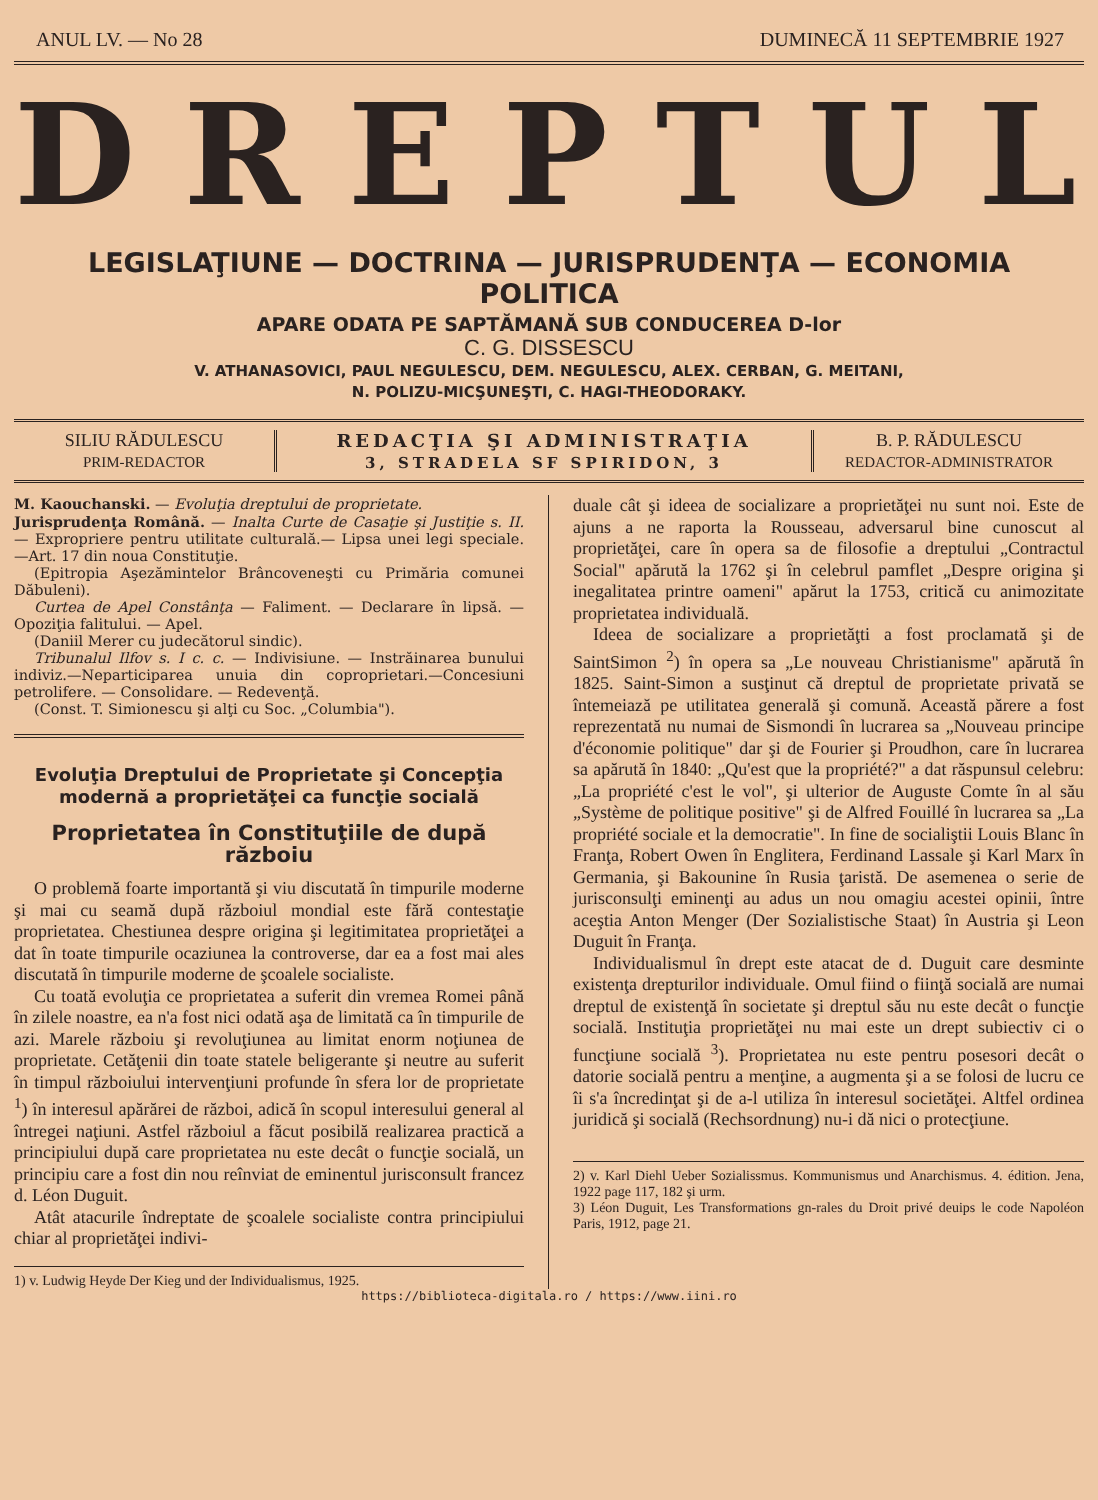ANUL LV. — No 28 DUMINECĂ 11 SEPTEMBRIE 1927
DREPTUL
LEGISLAŢIUNE — DOCTRINA — JURISPRUDENŢA — ECONOMIA POLITICA
APARE ODATA PE SAPTĂMANĂ SUB CONDUCEREA D-lor
C. G. DISSESCU
V. ATHANASOVICI, PAUL NEGULESCU, DEM. NEGULESCU, ALEX. CERBAN, G. MEITANI,
N. POLIZU-MICŞUNEŞTI, C. HAGI-THEODORAKY.
SILIU RĂDULESCU
PRIM-REDACTOR
REDACŢIA ŞI ADMINISTRAŢIA
3, STRADELA SF SPIRIDON, 3
B. P. RĂDULESCU
REDACTOR-ADMINISTRATOR
M. Kaouchanski. — Evoluţia dreptului de proprietate.
Jurisprudenţa Română. — Inalta Curte de Casaţie şi Justiţie s. II. — Expropriere pentru utilitate culturală.— Lipsa unei legi speciale.—Art. 17 din noua Constituţie.
(Epitropia Aşezămintelor Brâncoveneşti cu Primăria comunei Dăbuleni).
Curtea de Apel Constânţa — Faliment. — Declarare în lipsă. — Opoziţia falitului. — Apel.
(Daniil Merer cu judecătorul sindic).
Tribunalul Ilfov s. I c. c. — Indivisiune. — Instrăinarea bunului indiviz.—Neparticiparea unuia din coproprietari.—Concesiuni petrolifere. — Consolidare. — Redevenţă.
(Const. T. Simionescu şi alţi cu Soc. „Columbia").
Evoluţia Dreptului de Proprietate şi Concepţia modernă a proprietăţei ca funcţie socială
Proprietatea în Constituţiile de după războiu
O problemă foarte importantă şi viu discutată în timpurile moderne şi mai cu seamă după războiul mondial este fără contestaţie proprietatea. Chestiunea despre origina şi legitimitatea proprietăţei a dat în toate timpurile ocaziunea la controverse, dar ea a fost mai ales discutată în timpurile moderne de şcoalele socialiste.
Cu toată evoluţia ce proprietatea a suferit din vremea Romei până în zilele noastre, ea n'a fost nici odată aşa de limitată ca în timpurile de azi. Marele războiu şi revoluţiunea au limitat enorm noţiunea de proprietate. Cetăţenii din toate statele beligerante şi neutre au suferit în timpul războiului intervenţiuni profunde în sfera lor de proprietate <sup>1</sup>) în interesul apărărei de război, adică în scopul interesului general al întregei naţiuni. Astfel războiul a făcut posibilă realizarea practică a principiului după care proprietatea nu este decât o funcţie socială, un principiu care a fost din nou reînviat de eminentul jurisconsult francez d. Léon Duguit.
Atât atacurile îndreptate de şcoalele socialiste contra principiului chiar al proprietăţei indivi-
1) v. Ludwig Heyde Der Kieg und der Individualismus, 1925.
duale cât şi ideea de socializare a proprietăţei nu sunt noi. Este de ajuns a ne raporta la Rousseau, adversarul bine cunoscut al proprietăţei, care în opera sa de filosofie a dreptului „Contractul Social" apărută la 1762 şi în celebrul pamflet „Despre origina şi inegalitatea printre oameni" apărut la 1753, critică cu animozitate proprietatea individuală.
Ideea de socializare a proprietăţti a fost proclamată şi de SaintSimon <sup>2</sup>) în opera sa „Le nouveau Christianisme" apărută în 1825. Saint-Simon a susţinut că dreptul de proprietate privată se întemeiază pe utilitatea generală şi comună. Această părere a fost reprezentată nu numai de Sismondi în lucrarea sa „Nouveau principe d'économie politique" dar şi de Fourier şi Proudhon, care în lucrarea sa apărută în 1840: „Qu'est que la propriété?" a dat răspunsul celebru: „La propriété c'est le vol", şi ulterior de Auguste Comte în al său „Système de politique positive" şi de Alfred Fouillé în lucrarea sa „La propriété sociale et la democratie". In fine de socialiştii Louis Blanc în Franţa, Robert Owen în Englitera, Ferdinand Lassale şi Karl Marx în Germania, şi Bakounine în Rusia ţaristă. De asemenea o serie de jurisconsulţi eminenţi au adus un nou omagiu acestei opinii, între aceştia Anton Menger (Der Sozialistische Staat) în Austria şi Leon Duguit în Franţa.
Individualismul în drept este atacat de d. Duguit care desminte existenţa drepturilor individuale. Omul fiind o fiinţă socială are numai dreptul de existenţă în societate şi dreptul său nu este decât o funcţie socială. Instituţia proprietăţei nu mai este un drept subiectiv ci o funcţiune socială <sup>3</sup>). Proprietatea nu este pentru posesori decât o datorie socială pentru a menţine, a augmenta şi a se folosi de lucru ce îi s'a încredinţat şi de a-l utiliza în interesul societăţei. Altfel ordinea juridică şi socială (Rechsordnung) nu-i dă nici o protecţiune.
2) v. Karl Diehl Ueber Sozialissmus. Kommunismus und Anarchismus. 4. édition. Jena, 1922 page 117, 182 şi urm.
3) Léon Duguit, Les Transformations gn-rales du Droit privé deuips le code Napoléon Paris, 1912, page 21.
https://biblioteca-digitala.ro / https://www.iini.ro